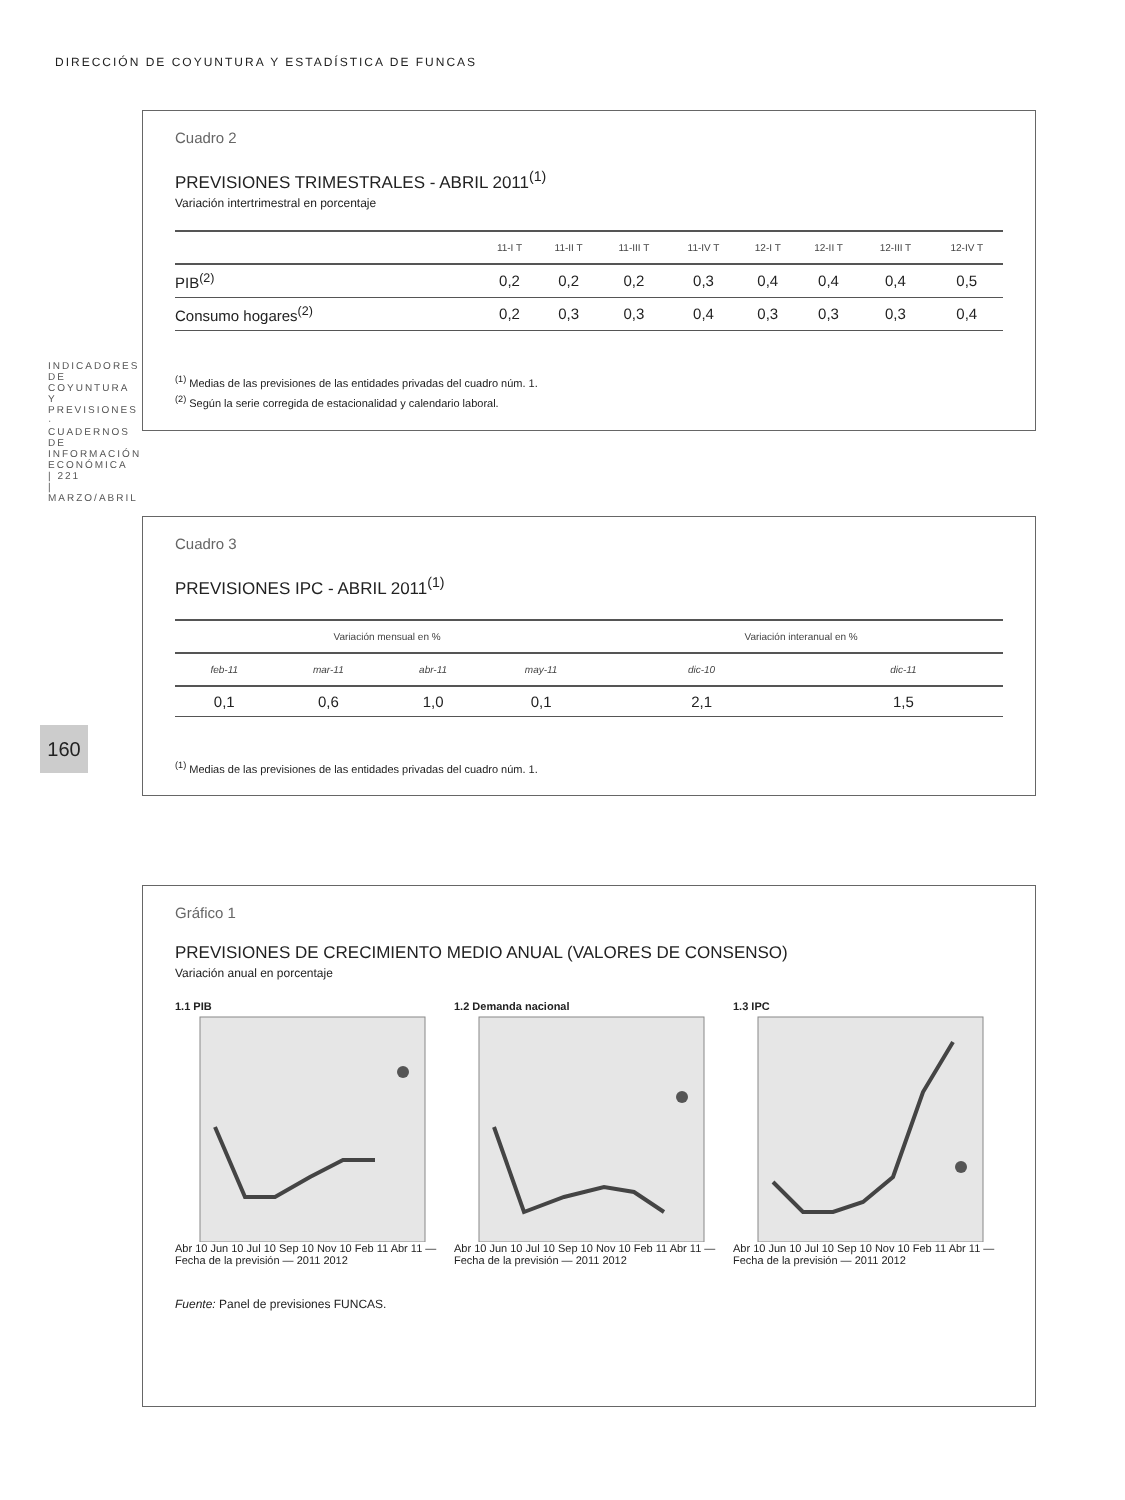DIRECCIÓN DE COYUNTURA Y ESTADÍSTICA DE FUNCAS
160
Cuadro 2
PREVISIONES TRIMESTRALES - ABRIL 2011<sup>(1)</sup>
Variación intertrimestral en porcentaje
| | 11-I T | 11-II T | 11-III T | 11-IV T | 12-I T | 12-II T | 12-III T | 12-IV T |
| --- | --- | --- | --- | --- | --- | --- | --- | --- |
| PIB<sup>(2)</sup> | 0,2 | 0,2 | 0,2 | 0,3 | 0,4 | 0,4 | 0,4 | 0,5 |
| Consumo hogares<sup>(2)</sup> | 0,2 | 0,3 | 0,3 | 0,4 | 0,3 | 0,3 | 0,3 | 0,4 |
<sup>(1)</sup> Medias de las previsiones de las entidades privadas del cuadro núm. 1.
<sup>(2)</sup> Según la serie corregida de estacionalidad y calendario laboral.
Cuadro 3
PREVISIONES IPC - ABRIL 2011<sup>(1)</sup>
| Variación mensual en % | | | | Variación interanual en % | |
| --- | --- | --- | --- | --- | --- |
| feb-11 | mar-11 | abr-11 | may-11 | dic-10 | dic-11 |
| 0,1 | 0,6 | 1,0 | 0,1 | 2,1 | 1,5 |
<sup>(1)</sup> Medias de las previsiones de las entidades privadas del cuadro núm. 1.
Gráfico 1
PREVISIONES DE CRECIMIENTO MEDIO ANUAL (VALORES DE CONSENSO)
Variación anual en porcentaje
1.1 PIB
Abr 10 Jun 10 Jul 10 Sep 10 Nov 10 Feb 11 Abr 11 — Fecha de la previsión — 2011 2012
1.2 Demanda nacional
Abr 10 Jun 10 Jul 10 Sep 10 Nov 10 Feb 11 Abr 11 — Fecha de la previsión — 2011 2012
1.3 IPC
Abr 10 Jun 10 Jul 10 Sep 10 Nov 10 Feb 11 Abr 11 — Fecha de la previsión — 2011 2012
Fuente: Panel de previsiones FUNCAS.
INDICADORES DE COYUNTURA Y PREVISIONES · CUADERNOS DE INFORMACIÓN ECONÓMICA | 221 | MARZO/ABRIL